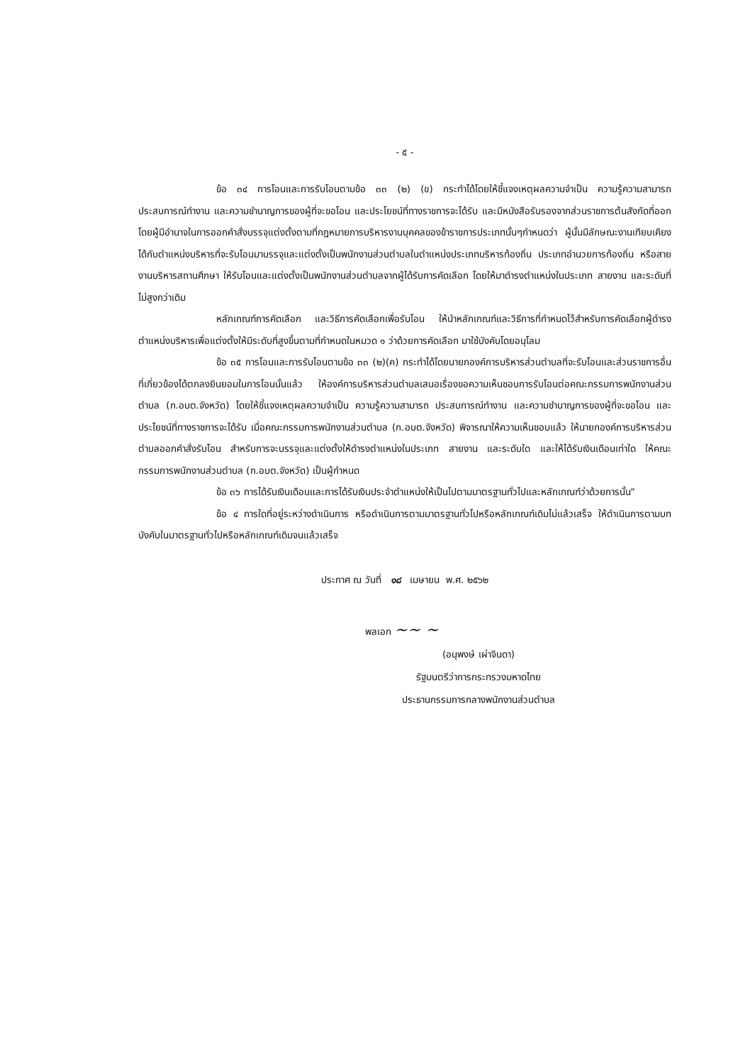- ๕ -
ข้อ ๓๔ การโอนและการรับโอนตามข้อ ๓๓ (๒) (ข) กระทำได้โดยให้ชี้แจงเหตุผลความจำเป็น ความรู้ความสามารถ ประสบการณ์ทำงาน และความชำนาญการของผู้ที่จะขอโอน และประโยชน์ที่ทางราชการจะได้รับ และมีหนังสือรับรองจากส่วนราชการต้นสังกัดที่ออกโดยผู้มีอำนาจในการออกคำสั่งบรรจุแต่งตั้งตามที่กฎหมายการบริหารงานบุคคลของข้าราชการประเภทนั้นๆกำหนดว่า ผู้นั้นมีลักษณะงานเทียบเคียงได้กับตำแหน่งบริหารที่จะรับโอนมาบรรจุและแต่งตั้งเป็นพนักงานส่วนตำบลในตำแหน่งประเภทบริหารท้องถิ่น ประเภทอำนวยการท้องถิ่น หรือสายงานบริหารสถานศึกษา ให้รับโอนและแต่งตั้งเป็นพนักงานส่วนตำบลจากผู้ได้รับการคัดเลือก โดยให้มาดำรงตำแหน่งในประเภท สายงาน และระดับที่ไม่สูงกว่าเดิม
หลักเกณฑ์การคัดเลือก และวิธีการคัดเลือกเพื่อรับโอน ให้นำหลักเกณฑ์และวิธีการที่กำหนดไว้สำหรับการคัดเลือกผู้ดำรงตำแหน่งบริหารเพื่อแต่งตั้งให้มีระดับที่สูงขึ้นตามที่กำหนดในหมวด ๑ ว่าด้วยการคัดเลือก มาใช้บังคับโดยอนุโลม
ข้อ ๓๕ การโอนและการรับโอนตามข้อ ๓๓ (๒)(ค) กระทำได้โดยนายกองค์การบริหารส่วนตำบลที่จะรับโอนและส่วนราชการอื่นที่เกี่ยวข้องได้ตกลงยินยอมในการโอนนั้นแล้ว ให้องค์การบริหารส่วนตำบลเสนอเรื่องขอความเห็นชอบการรับโอนต่อคณะกรรมการพนักงานส่วนตำบล (ก.อบต.จังหวัด) โดยให้ชี้แจงเหตุผลความจำเป็น ความรู้ความสามารถ ประสบการณ์ทำงาน และความชำนาญการของผู้ที่จะขอโอน และประโยชน์ที่ทางราชการจะได้รับ เมื่อคณะกรรมการพนักงานส่วนตำบล (ก.อบต.จังหวัด) พิจารณาให้ความเห็นชอบแล้ว ให้นายกองค์การบริหารส่วนตำบลออกคำสั่งรับโอน สำหรับการจะบรรจุและแต่งตั้งให้ดำรงตำแหน่งในประเภท สายงาน และระดับใด และให้ได้รับเงินเดือนเท่าใด ให้คณะกรรมการพนักงานส่วนตำบล (ก.อบต.จังหวัด) เป็นผู้กำหนด
ข้อ ๓๖ การได้รับเงินเดือนและการได้รับเงินประจำตำแหน่งให้เป็นไปตามมาตรฐานทั่วไปและหลักเกณฑ์ว่าด้วยการนั้น"
ข้อ ๔ การใดที่อยู่ระหว่างดำเนินการ หรือดำเนินการตามมาตรฐานทั่วไปหรือหลักเกณฑ์เดิมไม่แล้วเสร็จ ให้ดำเนินการตามบทบังคับในมาตรฐานทั่วไปหรือหลักเกณฑ์เดิมจนแล้วเสร็จ
ประกาศ ณ วันที่ ๑๘ เมษายน พ.ศ. ๒๕๖๒
พลเอก ~~ ~
(อนุพงษ์ เผ่าจินดา)
รัฐมนตรีว่าการกระทรวงมหาดไทย
ประธานกรรมการกลางพนักงานส่วนตำบล